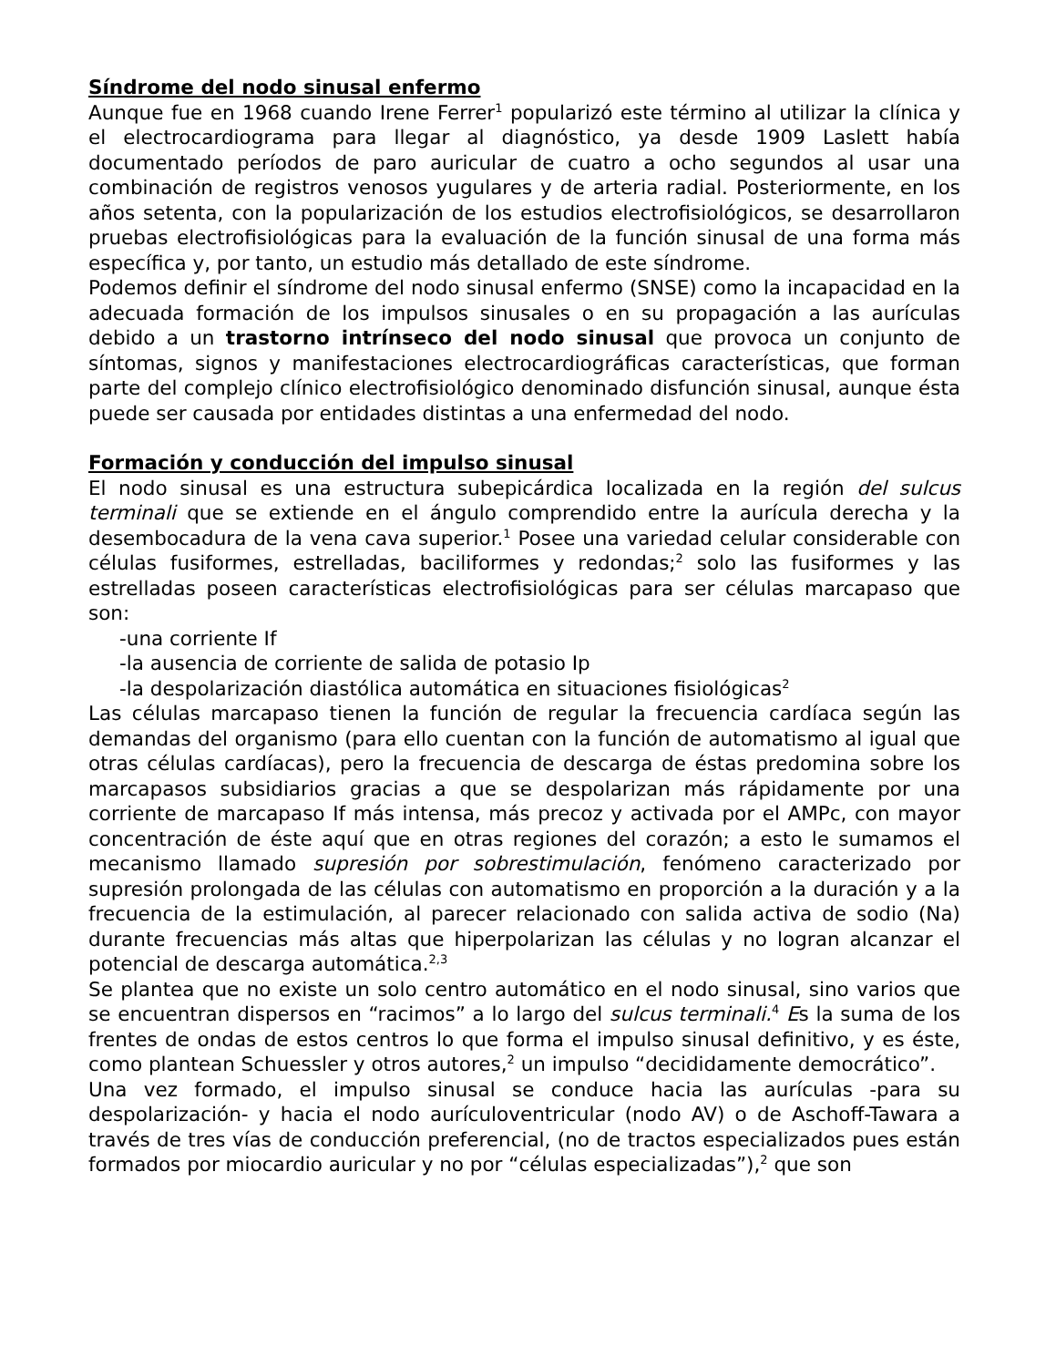Síndrome del nodo sinusal enfermo
Aunque fue en 1968 cuando Irene Ferrer<sup>1</sup> popularizó este término al utilizar la clínica y el electrocardiograma para llegar al diagnóstico, ya desde 1909 Laslett había documentado períodos de paro auricular de cuatro a ocho segundos al usar una combinación de registros venosos yugulares y de arteria radial. Posteriormente, en los años setenta, con la popularización de los estudios electrofisiológicos, se desarrollaron pruebas electrofisiológicas para la evaluación de la función sinusal de una forma más específica y, por tanto, un estudio más detallado de este síndrome.
Podemos definir el síndrome del nodo sinusal enfermo (SNSE) como la incapacidad en la adecuada formación de los impulsos sinusales o en su propagación a las aurículas debido a un trastorno intrínseco del nodo sinusal que provoca un conjunto de síntomas, signos y manifestaciones electrocardiográficas características, que forman parte del complejo clínico electrofisiológico denominado disfunción sinusal, aunque ésta puede ser causada por entidades distintas a una enfermedad del nodo.
Formación y conducción del impulso sinusal
El nodo sinusal es una estructura subepicárdica localizada en la región del sulcus terminali que se extiende en el ángulo comprendido entre la aurícula derecha y la desembocadura de la vena cava superior.<sup>1</sup> Posee una variedad celular considerable con células fusiformes, estrelladas, baciliformes y redondas;<sup>2</sup> solo las fusiformes y las estrelladas poseen características electrofisiológicas para ser células marcapaso que son:
-una corriente If
-la ausencia de corriente de salida de potasio Ip
-la despolarización diastólica automática en situaciones fisiológicas<sup>2</sup>
Las células marcapaso tienen la función de regular la frecuencia cardíaca según las demandas del organismo (para ello cuentan con la función de automatismo al igual que otras células cardíacas), pero la frecuencia de descarga de éstas predomina sobre los marcapasos subsidiarios gracias a que se despolarizan más rápidamente por una corriente de marcapaso If más intensa, más precoz y activada por el AMPc, con mayor concentración de éste aquí que en otras regiones del corazón; a esto le sumamos el mecanismo llamado supresión por sobrestimulación, fenómeno caracterizado por supresión prolongada de las células con automatismo en proporción a la duración y a la frecuencia de la estimulación, al parecer relacionado con salida activa de sodio (Na) durante frecuencias más altas que hiperpolarizan las células y no logran alcanzar el potencial de descarga automática.<sup>2,3</sup>
Se plantea que no existe un solo centro automático en el nodo sinusal, sino varios que se encuentran dispersos en “racimos” a lo largo del sulcus terminali.<sup>4</sup> Es la suma de los frentes de ondas de estos centros lo que forma el impulso sinusal definitivo, y es éste, como plantean Schuessler y otros autores,<sup>2</sup> un impulso “decididamente democrático”.
Una vez formado, el impulso sinusal se conduce hacia las aurículas -para su despolarización- y hacia el nodo aurículoventricular (nodo AV) o de Aschoff-Tawara a través de tres vías de conducción preferencial, (no de tractos especializados pues están formados por miocardio auricular y no por “células especializadas”),<sup>2</sup> que son